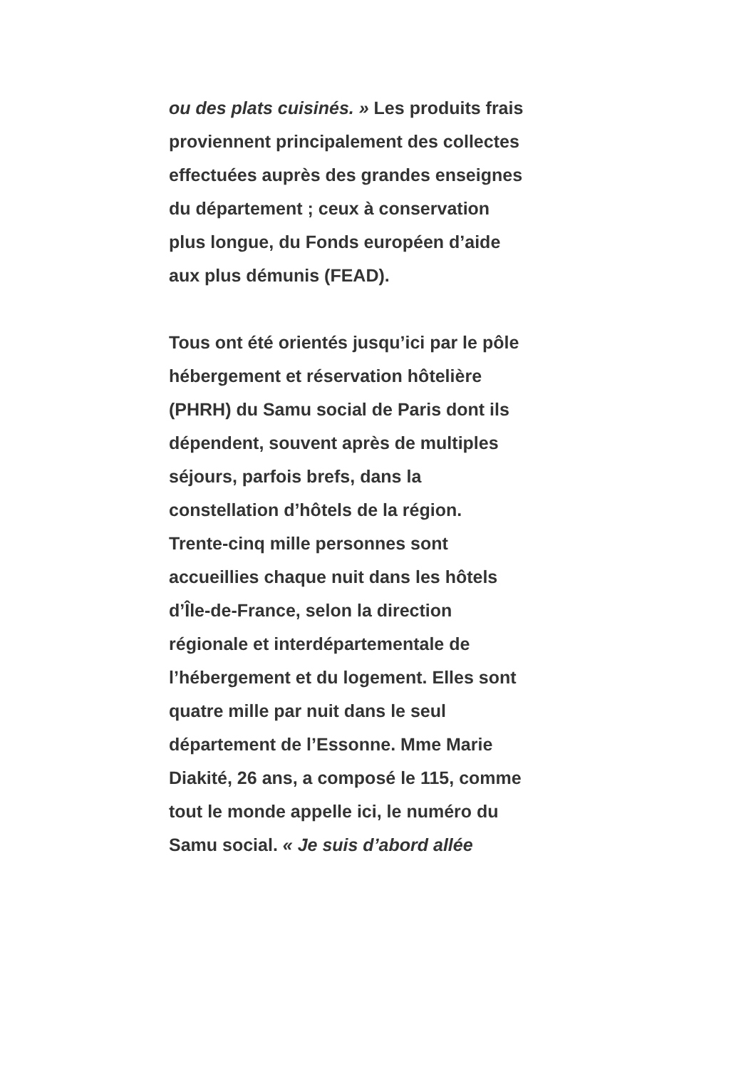ou des plats cuisinés. » Les produits frais proviennent principalement des collectes effectuées auprès des grandes enseignes du département ; ceux à conservation plus longue, du Fonds européen d’aide aux plus démunis (FEAD).
Tous ont été orientés jusqu’ici par le pôle hébergement et réservation hôtelière (PHRH) du Samu social de Paris dont ils dépendent, souvent après de multiples séjours, parfois brefs, dans la constellation d’hôtels de la région. Trente-cinq mille personnes sont accueillies chaque nuit dans les hôtels d’Île-de-France, selon la direction régionale et interdépartementale de l’hébergement et du logement. Elles sont quatre mille par nuit dans le seul département de l’Essonne. Mme Marie Diakité, 26 ans, a composé le 115, comme tout le monde appelle ici, le numéro du Samu social. « Je suis d’abord allée